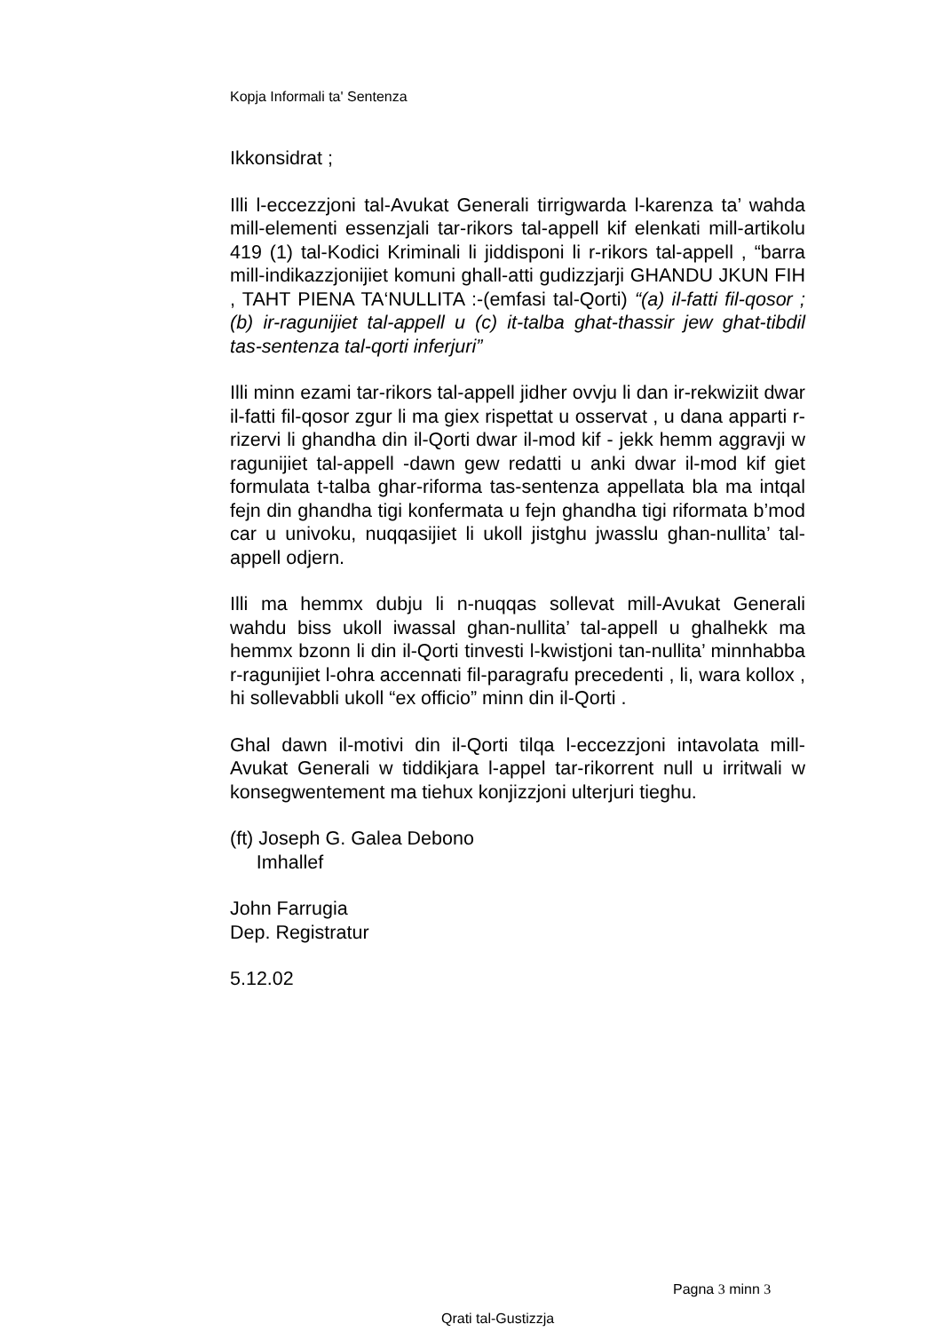Kopja Informali ta' Sentenza
Ikkonsidrat ;
Illi l-eccezzjoni tal-Avukat Generali tirrigwarda l-karenza ta’ wahda mill-elementi essenzjali tar-rikors tal-appell kif elenkati mill-artikolu 419 (1) tal-Kodici Kriminali li jiddisponi li r-rikors tal-appell , “barra mill-indikazzjonijiet komuni ghall-atti gudizzjarji GHANDU JKUN FIH , TAHT PIENA TA‘NULLITA :-(emfasi tal-Qorti) “(a) il-fatti fil-qosor ; (b) ir-ragunijiet tal-appell u (c) it-talba ghat-thassir jew ghat-tibdil tas-sentenza tal-qorti inferjuri”
Illi minn ezami tar-rikors tal-appell jidher ovvju li dan ir-rekwiziit dwar il-fatti fil-qosor zgur li ma giex rispettat u osservat , u dana apparti r- rizervi li ghandha din il-Qorti dwar il-mod kif - jekk hemm aggravji w ragunijiet tal-appell -dawn gew redatti u anki dwar il-mod kif giet formulata t-talba ghar-riforma tas-sentenza appellata bla ma intqal fejn din ghandha tigi konfermata u fejn ghandha tigi riformata b’mod car u univoku, nuqqasijiet li ukoll jistghu jwasslu ghan-nullita’ tal-appell odjern.
Illi ma hemmx dubju li n-nuqqas sollevat mill-Avukat Generali wahdu biss ukoll iwassal ghan-nullita’ tal-appell u ghalhekk ma hemmx bzonn li din il-Qorti tinvesti l-kwistjoni tan-nullita’ minnhabba r-ragunijiet l-ohra accennati fil-paragrafu precedenti , li, wara kollox , hi sollevabbli ukoll “ex officio” minn din il-Qorti .
Ghal dawn il-motivi din il-Qorti tilqa l-eccezzjoni intavolata mill-Avukat Generali w tiddikjara l-appel tar-rikorrent null u irritwali w konsegwentement ma tiehux konjizzjoni ulterjuri tieghu.
(ft) Joseph G. Galea Debono
Imhallef
John Farrugia
Dep. Registratur
5.12.02
Pagna 3 minn 3
Qrati tal-Gustizzja